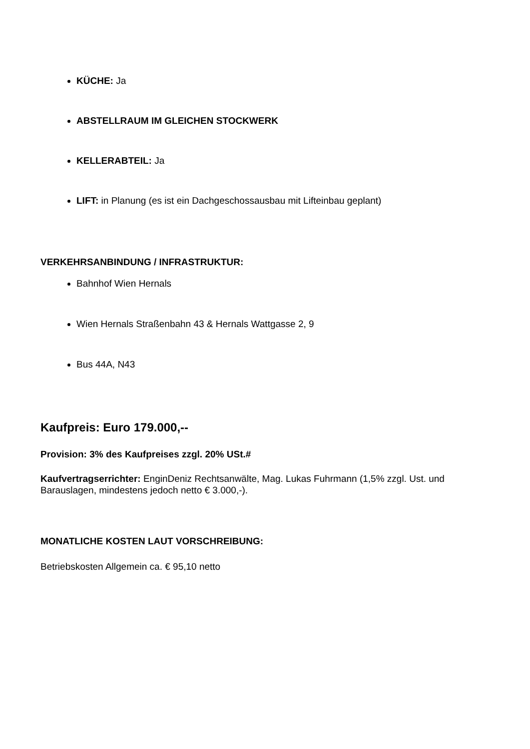KÜCHE: Ja
ABSTELLRAUM IM GLEICHEN STOCKWERK
KELLERABTEIL: Ja
LIFT: in Planung (es ist ein Dachgeschossausbau mit Lifteinbau geplant)
VERKEHRSANBINDUNG / INFRASTRUKTUR:
Bahnhof Wien Hernals
Wien Hernals Straßenbahn 43 & Hernals Wattgasse 2, 9
Bus 44A, N43
Kaufpreis: Euro 179.000,--
Provision: 3% des Kaufpreises zzgl. 20% USt.#
Kaufvertragserrichter: EnginDeniz Rechtsanwälte, Mag. Lukas Fuhrmann (1,5% zzgl. Ust. und Barauslagen, mindestens jedoch netto € 3.000,-).
MONATLICHE KOSTEN LAUT VORSCHREIBUNG:
Betriebskosten Allgemein ca. € 95,10 netto